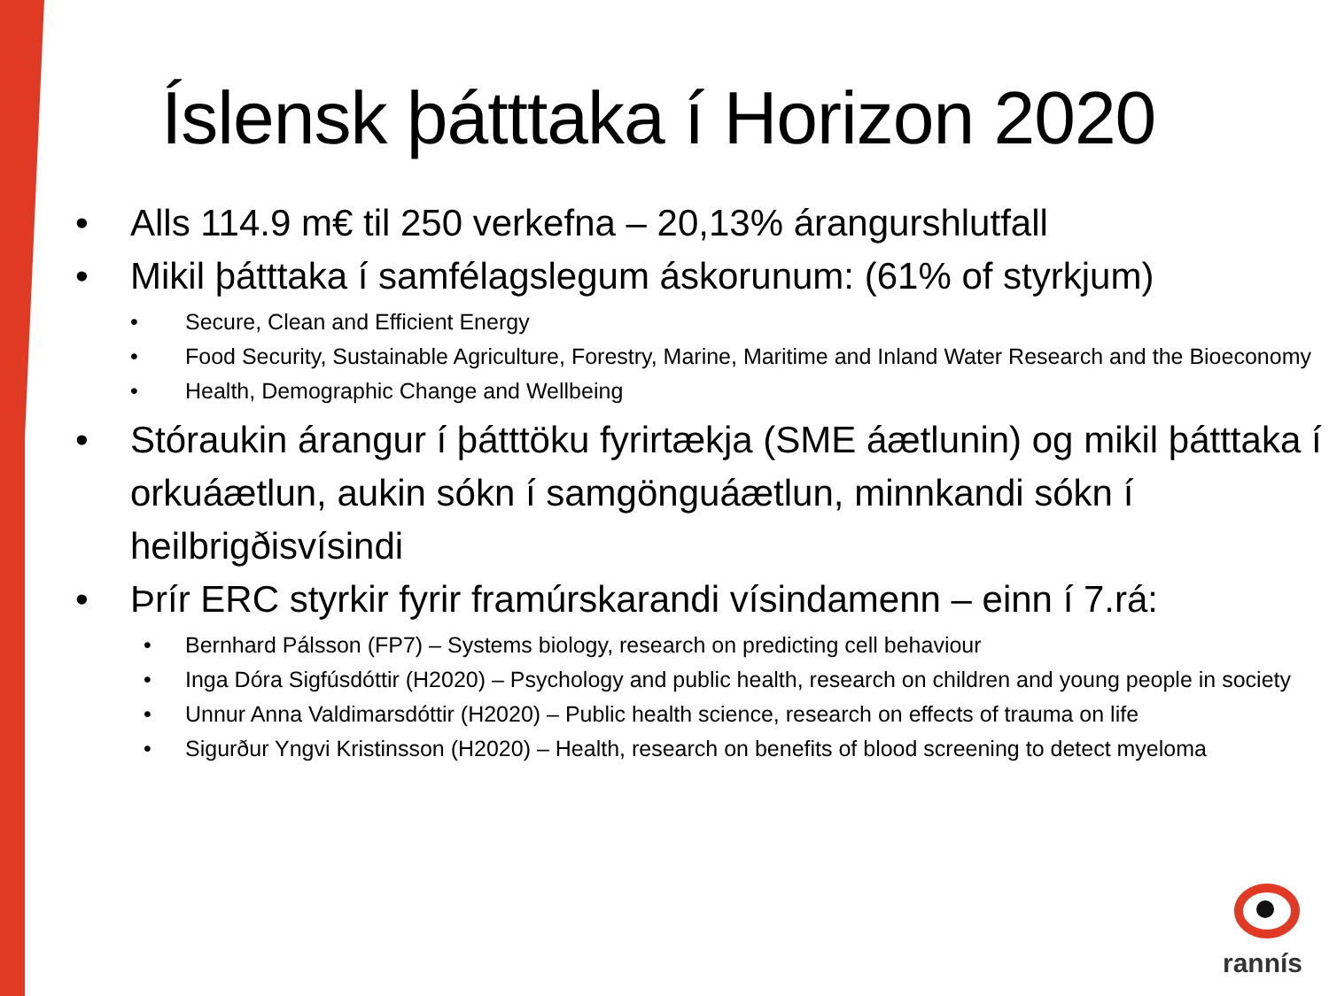Íslensk þátttaka í Horizon 2020
• Alls 114.9 m€ til 250 verkefna – 20,13% árangurshlutfall
• Mikil þátttaka í samfélagslegum áskorunum: (61% of styrkjum)
• Secure, Clean and Efficient Energy
• Food Security, Sustainable Agriculture, Forestry, Marine, Maritime and Inland Water Research and the Bioeconomy
• Health, Demographic Change and Wellbeing
• Stóraukin árangur í þátttöku fyrirtækja (SME áætlunin) og mikil þátttaka í orkuáætlun, aukin sókn í samgönguáætlun, minnkandi sókn í heilbrigðisvísindi
• Þrír ERC styrkir fyrir framúrskarandi vísindamenn – einn í 7.rá:
• Bernhard Pálsson (FP7) – Systems biology, research on predicting cell behaviour
• Inga Dóra Sigfúsdóttir (H2020) – Psychology and public health, research on children and young people in society
• Unnur Anna Valdimarsdóttir (H2020) – Public health science, research on effects of trauma on life
• Sigurður Yngvi Kristinsson (H2020) – Health, research on benefits of blood screening to detect myeloma
rannís